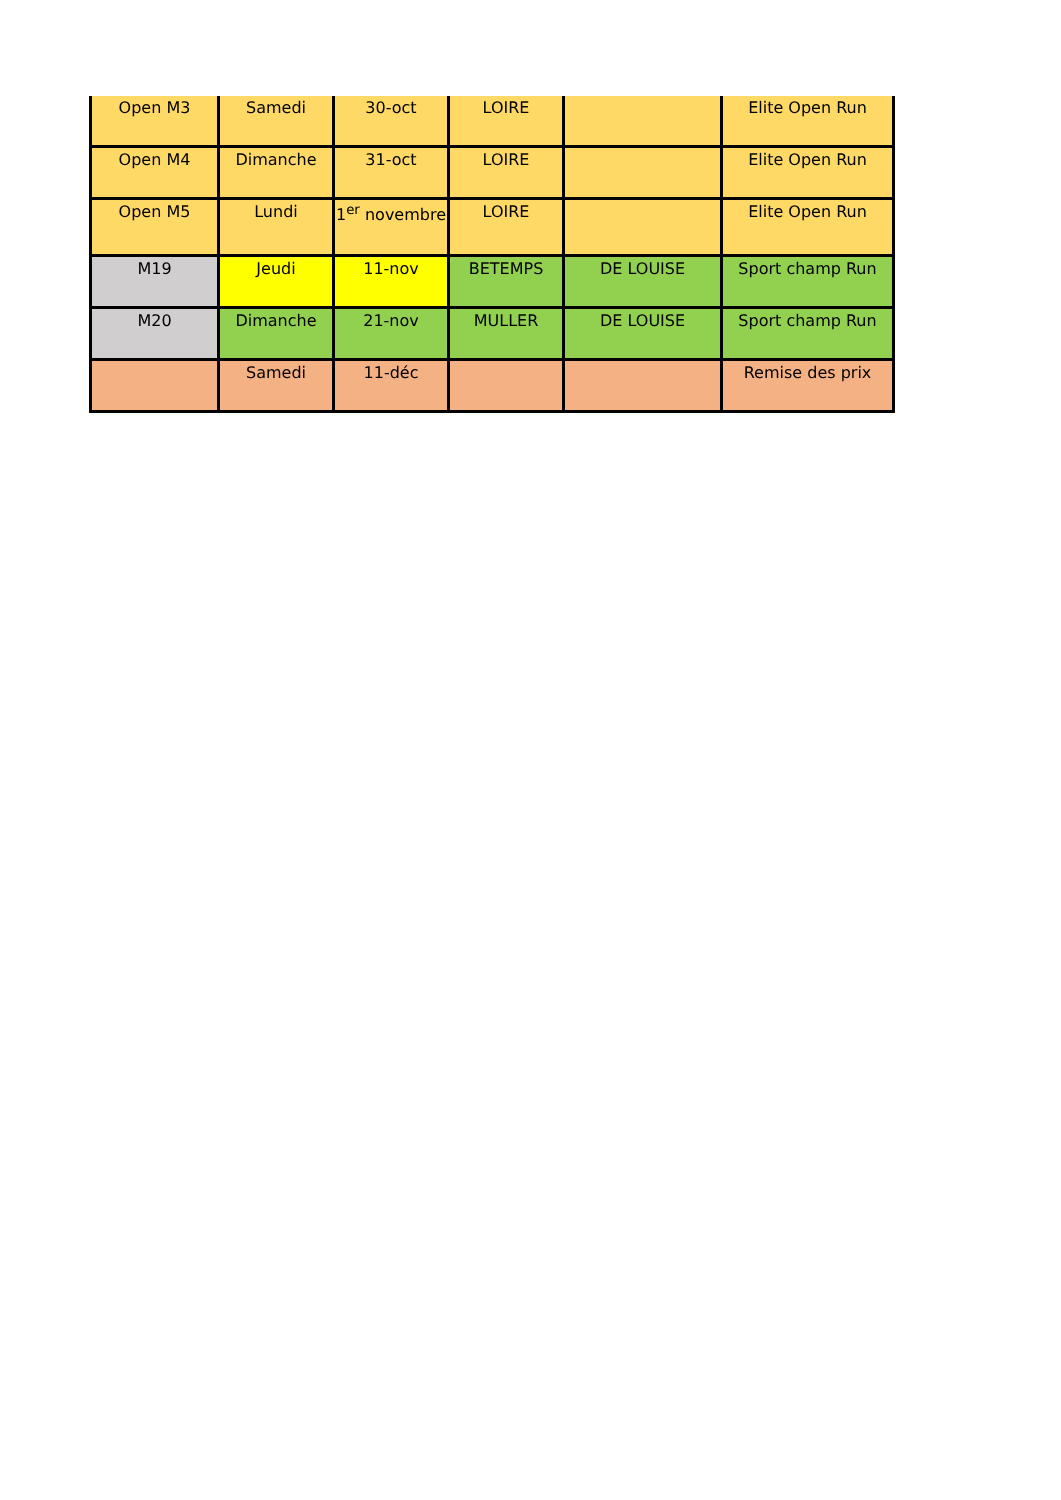| Open M3 | Samedi | 30-oct | LOIRE | | Elite Open Run |
| Open M4 | Dimanche | 31-oct | LOIRE | | Elite Open Run |
| Open M5 | Lundi | 1<sup>er</sup> novembre | LOIRE | | Elite Open Run |
| M19 | Jeudi | 11-nov | BETEMPS | DE LOUISE | Sport champ Run |
| M20 | Dimanche | 21-nov | MULLER | DE LOUISE | Sport champ Run |
| | Samedi | 11-déc | | | Remise des prix |